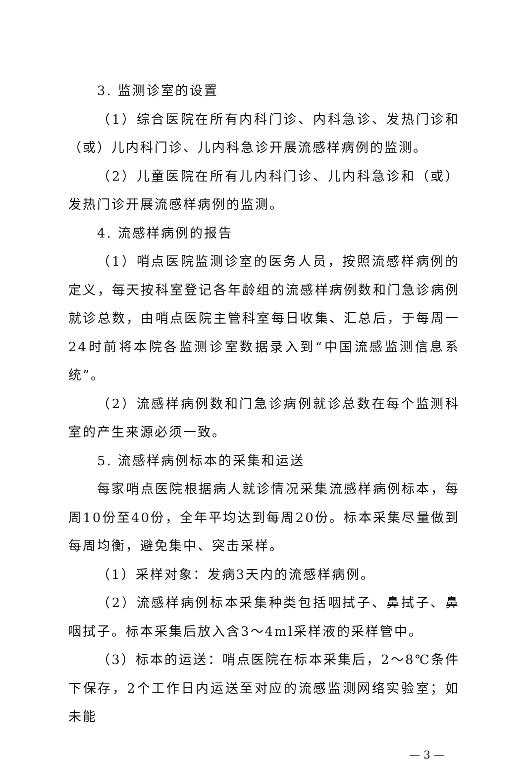3. 监测诊室的设置
（1）综合医院在所有内科门诊、内科急诊、发热门诊和（或）儿内科门诊、儿内科急诊开展流感样病例的监测。
（2）儿童医院在所有儿内科门诊、儿内科急诊和（或）发热门诊开展流感样病例的监测。
4. 流感样病例的报告
（1）哨点医院监测诊室的医务人员，按照流感样病例的定义，每天按科室登记各年龄组的流感样病例数和门急诊病例就诊总数，由哨点医院主管科室每日收集、汇总后，于每周一24时前将本院各监测诊室数据录入到“中国流感监测信息系统”。
（2）流感样病例数和门急诊病例就诊总数在每个监测科室的产生来源必须一致。
5. 流感样病例标本的采集和运送
每家哨点医院根据病人就诊情况采集流感样病例标本，每周10份至40份，全年平均达到每周20份。标本采集尽量做到每周均衡，避免集中、突击采样。
（1）采样对象：发病3天内的流感样病例。
（2）流感样病例标本采集种类包括咽拭子、鼻拭子、鼻咽拭子。标本采集后放入含3～4ml采样液的采样管中。
（3）标本的运送：哨点医院在标本采集后，2～8℃条件下保存，2个工作日内运送至对应的流感监测网络实验室；如未能
— 3 —